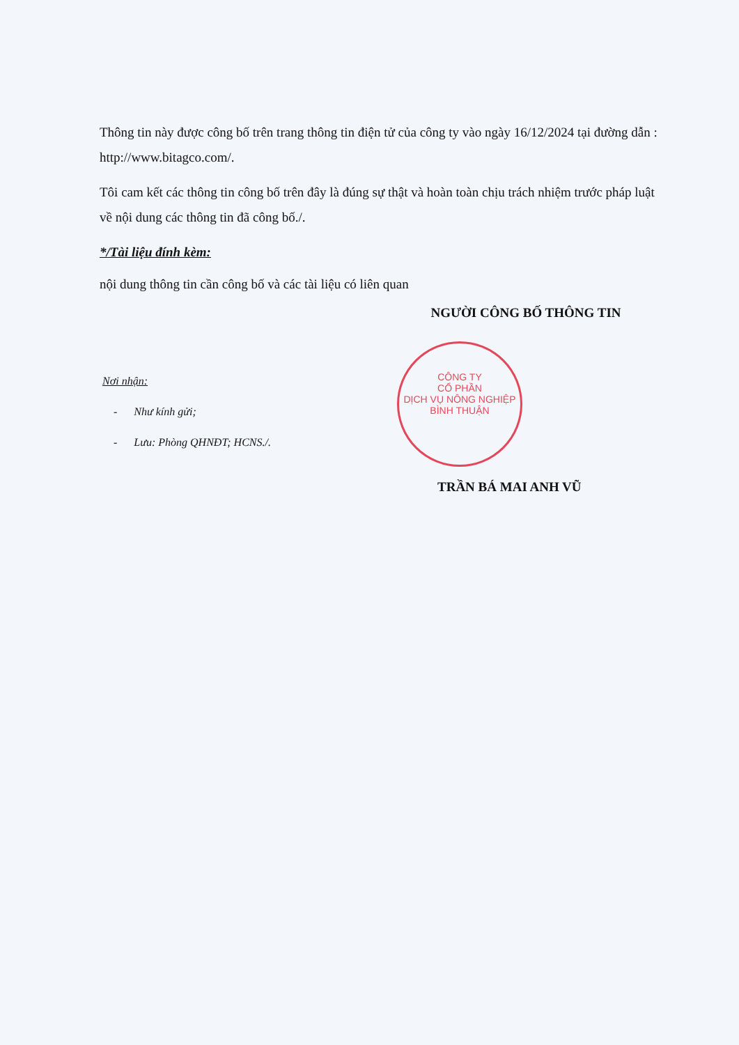Thông tin này được công bố trên trang thông tin điện tử của công ty vào ngày 16/12/2024 tại đường dẫn : http://www.bitagco.com/.
Tôi cam kết các thông tin công bố trên đây là đúng sự thật và hoàn toàn chịu trách nhiệm trước pháp luật về nội dung các thông tin đã công bố./.
*/Tài liệu đính kèm:
nội dung thông tin cần công bố và các tài liệu có liên quan
NGƯỜI CÔNG BỐ THÔNG TIN
CÔNG TY
CỔ PHẦN
DỊCH VỤ NÔNG NGHIỆP
BÌNH THUẬN
Nơi nhận:
- Như kính gửi;
- Lưu: Phòng QHNĐT; HCNS./.
TRẦN BÁ MAI ANH VŨ